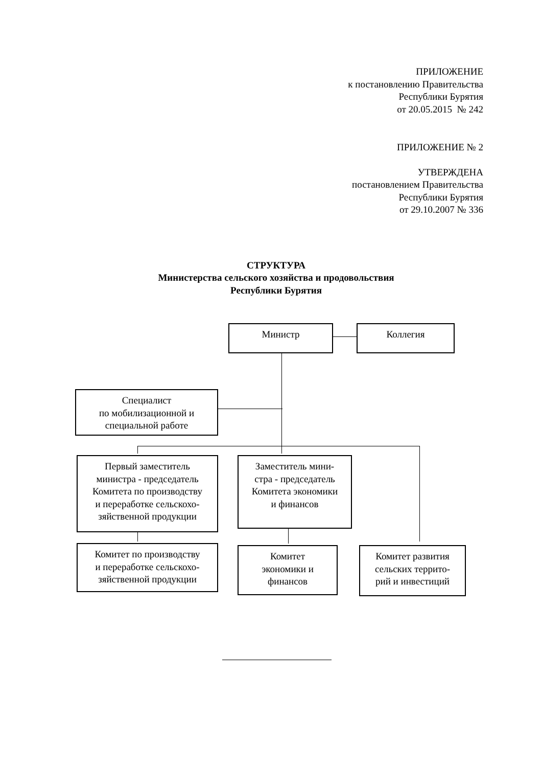ПРИЛОЖЕНИЕ
к постановлению Правительства
Республики Бурятия
от 20.05.2015 № 242
ПРИЛОЖЕНИЕ № 2
УТВЕРЖДЕНА
постановлением Правительства
Республики Бурятия
от 29.10.2007 № 336
СТРУКТУРА
Министерства сельского хозяйства и продовольствия
Республики Бурятия
Министр Коллегия
Специалист
по мобилизационной и
специальной работе
Первый заместитель
министра - председатель
Комитета по производству
и переработке сельскохо-
зяйственной продукции
Заместитель мини-
стра - председатель
Комитета экономики
и финансов
Комитет по производству
и переработке сельскохо-
зяйственной продукции
Комитет
экономики и
финансов
Комитет развития
сельских террито-
рий и инвестиций